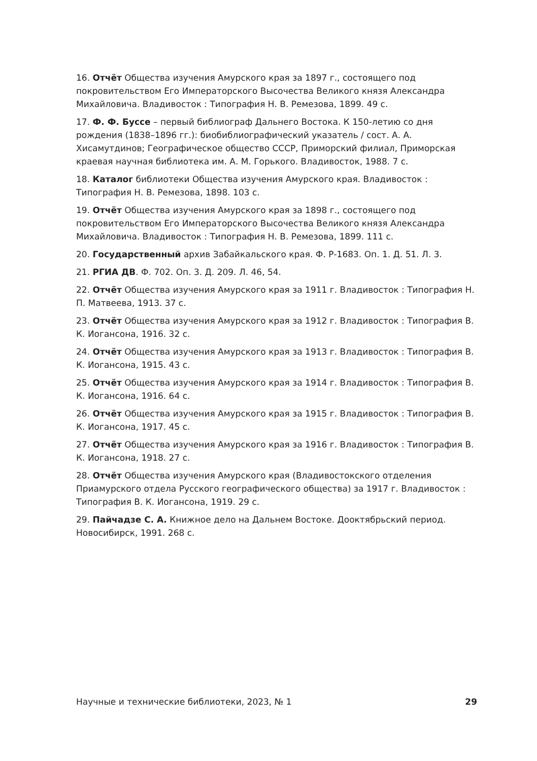16. Отчёт Общества изучения Амурского края за 1897 г., состоящего под покровительством Его Императорского Высочества Великого князя Александра Михайловича. Владивосток : Типография Н. В. Ремезова, 1899. 49 с.
17. Ф. Ф. Буссе – первый библиограф Дальнего Востока. К 150-летию со дня рождения (1838–1896 гг.): биобиблиографический указатель / сост. А. А. Хисамутдинов; Географическое общество СССР, Приморский филиал, Приморская краевая научная библиотека им. А. М. Горького. Владивосток, 1988. 7 с.
18. Каталог библиотеки Общества изучения Амурского края. Владивосток : Типография Н. В. Ремезова, 1898. 103 с.
19. Отчёт Общества изучения Амурского края за 1898 г., состоящего под покровительством Его Императорского Высочества Великого князя Александра Михайловича. Владивосток : Типография Н. В. Ремезова, 1899. 111 с.
20. Государственный архив Забайкальского края. Ф. Р-1683. Оп. 1. Д. 51. Л. 3.
21. РГИА ДВ. Ф. 702. Оп. 3. Д. 209. Л. 46, 54.
22. Отчёт Общества изучения Амурского края за 1911 г. Владивосток : Типография Н. П. Матвеева, 1913. 37 с.
23. Отчёт Общества изучения Амурского края за 1912 г. Владивосток : Типография В. К. Иогансона, 1916. 32 с.
24. Отчёт Общества изучения Амурского края за 1913 г. Владивосток : Типография В. К. Иогансона, 1915. 43 с.
25. Отчёт Общества изучения Амурского края за 1914 г. Владивосток : Типография В. К. Иогансона, 1916. 64 с.
26. Отчёт Общества изучения Амурского края за 1915 г. Владивосток : Типография В. К. Иогансона, 1917. 45 с.
27. Отчёт Общества изучения Амурского края за 1916 г. Владивосток : Типография В. К. Иогансона, 1918. 27 с.
28. Отчёт Общества изучения Амурского края (Владивостокского отделения Приамурского отдела Русского географического общества) за 1917 г. Владивосток : Типография В. К. Иогансона, 1919. 29 с.
29. Пайчадзе С. А. Книжное дело на Дальнем Востоке. Дооктябрьский период. Новосибирск, 1991. 268 с.
Научные и технические библиотеки, 2023, № 1 29